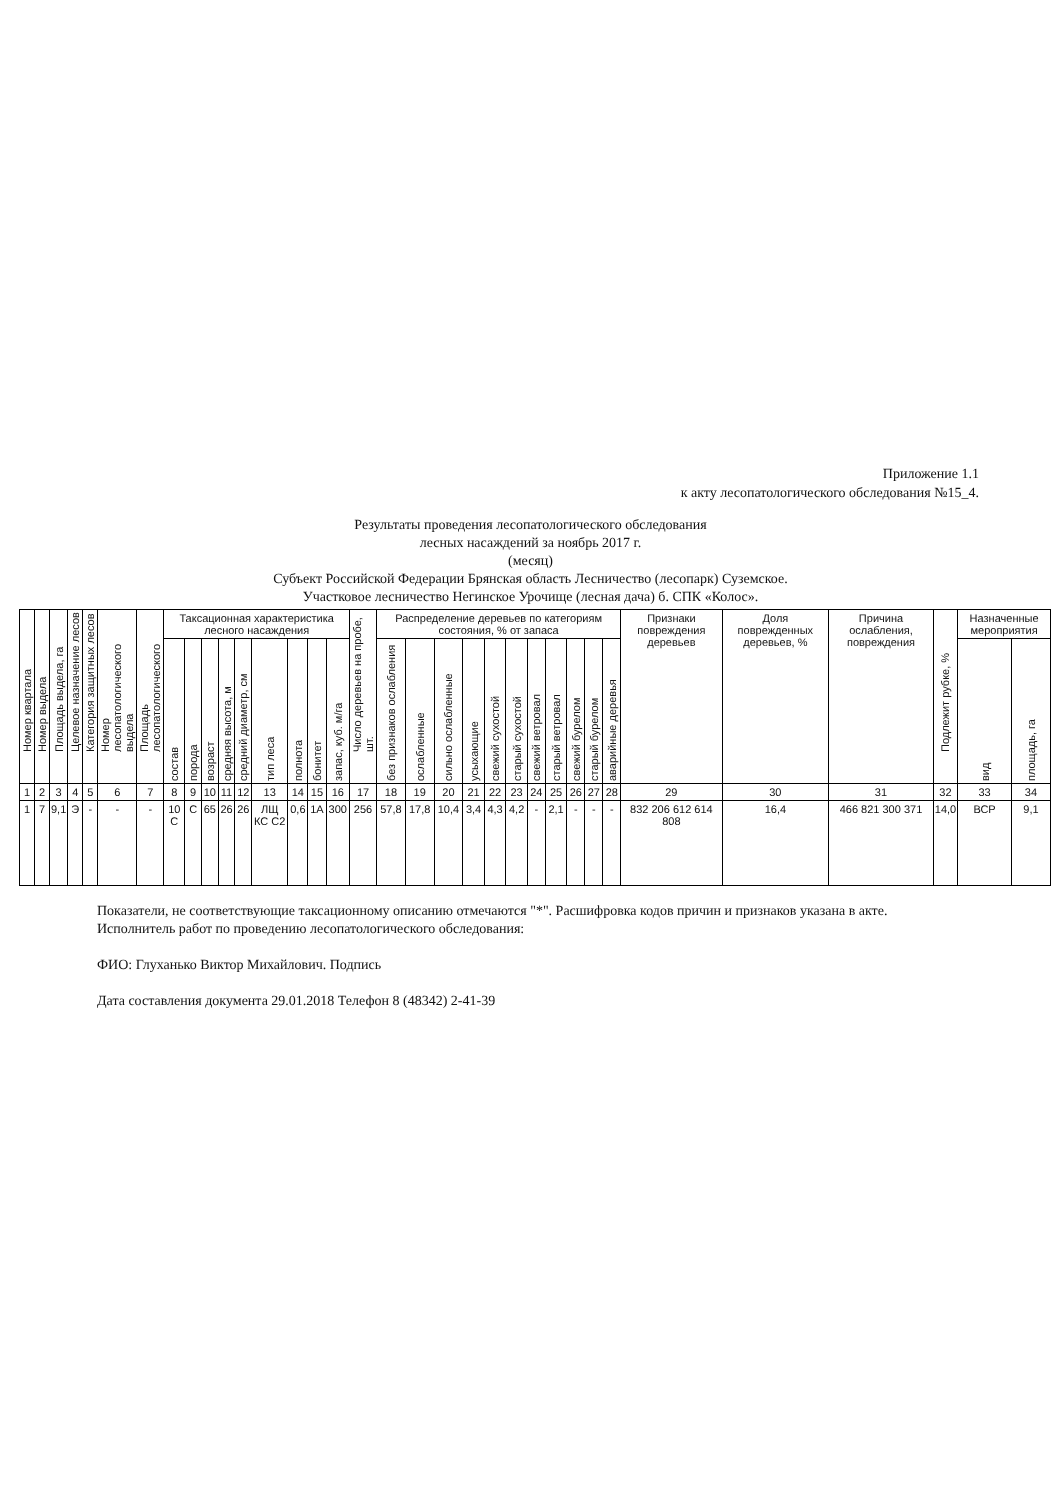Приложение 1.1
к акту лесопатологического обследования №15_4.
Результаты проведения лесопатологического обследования
лесных насаждений за ноябрь 2017 г.
(месяц)
Субъект Российской Федерации Брянская область Лесничество (лесопарк) Суземское.
Участковое лесничество Негинское Урочище (лесная дача) б. СПК «Колос».
| Номер квартала | Номер выдела | Площадь выдела, га | Целевое назначение лесов | Категория защитных лесов | Номер лесопатологического выдела | Площадь лесопатологического | Таксационная характеристика лесного насаждения | | | | | | | | | Число деревьев на пробе, шт. | Распределение деревьев по категориям состояния, % от запаса | | | | | | | | | | | Признаки повреждения деревьев | Доля поврежденных деревьев, % | Причина ослабления, повреждения | Подлежит рубке, % | Назначенные мероприятия | |
| --- | --- | --- | --- | --- | --- | --- | --- | --- | --- | --- | --- | --- | --- | --- | --- | --- | --- | --- | --- | --- | --- | --- | --- | --- | --- | --- | --- | --- | --- | --- | --- | --- | --- |
| | | | | | | | состав | порода | возраст | средняя высота, м | средний диаметр, см | тип леса | полнота | бонитет | запас, куб. м/га | | без признаков ослабления | ослабленные | сильно ослабленные | усыхающие | свежий сухостой | старый сухостой | свежий ветровал | старый ветровал | свежий бурелом | старый бурелом | аварийные деревья | | | | | вид | площадь, га |
| 1 | 2 | 3 | 4 | 5 | 6 | 7 | 8 | 9 | 10 | 11 | 12 | 13 | 14 | 15 | 16 | 17 | 18 | 19 | 20 | 21 | 22 | 23 | 24 | 25 | 26 | 27 | 28 | 29 | 30 | 31 | 32 | 33 | 34 |
| 1 | 7 | 9,1 | Э | - | - | - | 10 С | С | 65 | 26 | 26 | ЛЩ КС С2 | 0,6 | 1А | 300 | 256 | 57,8 | 17,8 | 10,4 | 3,4 | 4,3 | 4,2 | - | 2,1 | - | - | - | 832 206 612 614 808 | 16,4 | 466 821 300 371 | 14,0 | ВСР | 9,1 |
Показатели, не соответствующие таксационному описанию отмечаются "*". Расшифровка кодов причин и признаков указана в акте.
Исполнитель работ по проведению лесопатологического обследования:
ФИО: Глуханько Виктор Михайлович. Подпись
Дата составления документа 29.01.2018 Телефон 8 (48342) 2-41-39